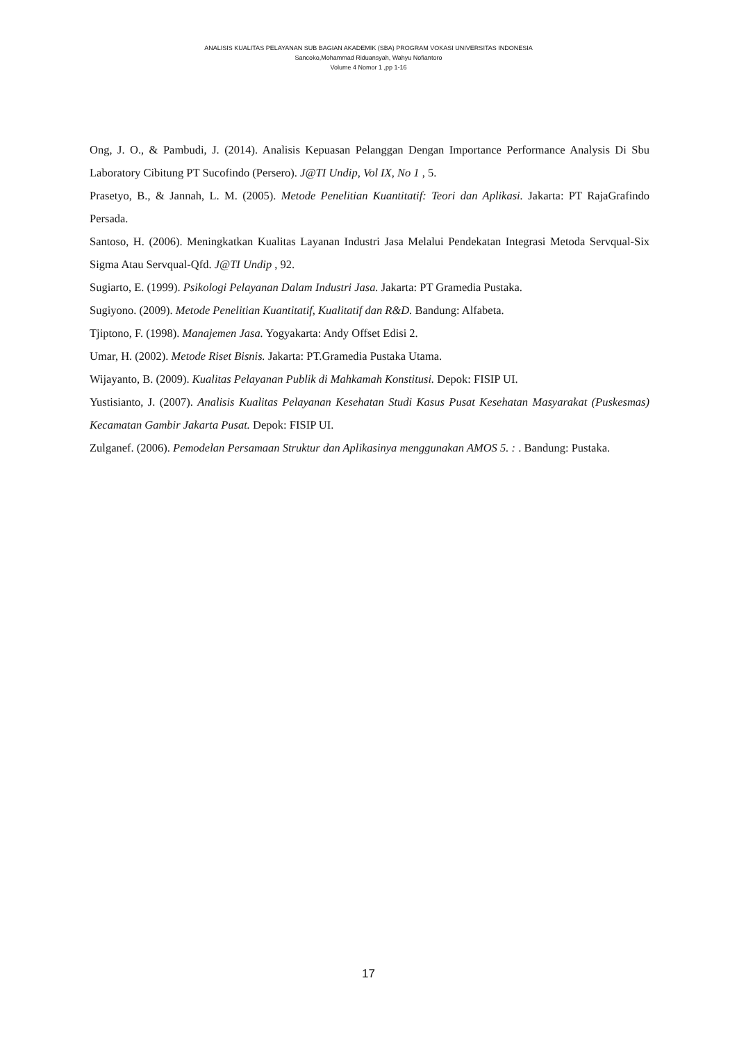ANALISIS KUALITAS PELAYANAN SUB BAGIAN AKADEMIK (SBA) PROGRAM VOKASI UNIVERSITAS INDONESIA
Sancoko,Mohammad Riduansyah, Wahyu Nofiantoro
Volume 4 Nomor 1 ,pp 1-16
Ong, J. O., & Pambudi, J. (2014). Analisis Kepuasan Pelanggan Dengan Importance Performance Analysis Di Sbu Laboratory Cibitung PT Sucofindo (Persero). J@TI Undip, Vol IX, No 1 , 5.
Prasetyo, B., & Jannah, L. M. (2005). Metode Penelitian Kuantitatif: Teori dan Aplikasi. Jakarta: PT RajaGrafindo Persada.
Santoso, H. (2006). Meningkatkan Kualitas Layanan Industri Jasa Melalui Pendekatan Integrasi Metoda Servqual-Six Sigma Atau Servqual-Qfd. J@TI Undip , 92.
Sugiarto, E. (1999). Psikologi Pelayanan Dalam Industri Jasa. Jakarta: PT Gramedia Pustaka.
Sugiyono. (2009). Metode Penelitian Kuantitatif, Kualitatif dan R&D. Bandung: Alfabeta.
Tjiptono, F. (1998). Manajemen Jasa. Yogyakarta: Andy Offset Edisi 2.
Umar, H. (2002). Metode Riset Bisnis. Jakarta: PT.Gramedia Pustaka Utama.
Wijayanto, B. (2009). Kualitas Pelayanan Publik di Mahkamah Konstitusi. Depok: FISIP UI.
Yustisianto, J. (2007). Analisis Kualitas Pelayanan Kesehatan Studi Kasus Pusat Kesehatan Masyarakat (Puskesmas) Kecamatan Gambir Jakarta Pusat. Depok: FISIP UI.
Zulganef. (2006). Pemodelan Persamaan Struktur dan Aplikasinya menggunakan AMOS 5. : . Bandung: Pustaka.
17